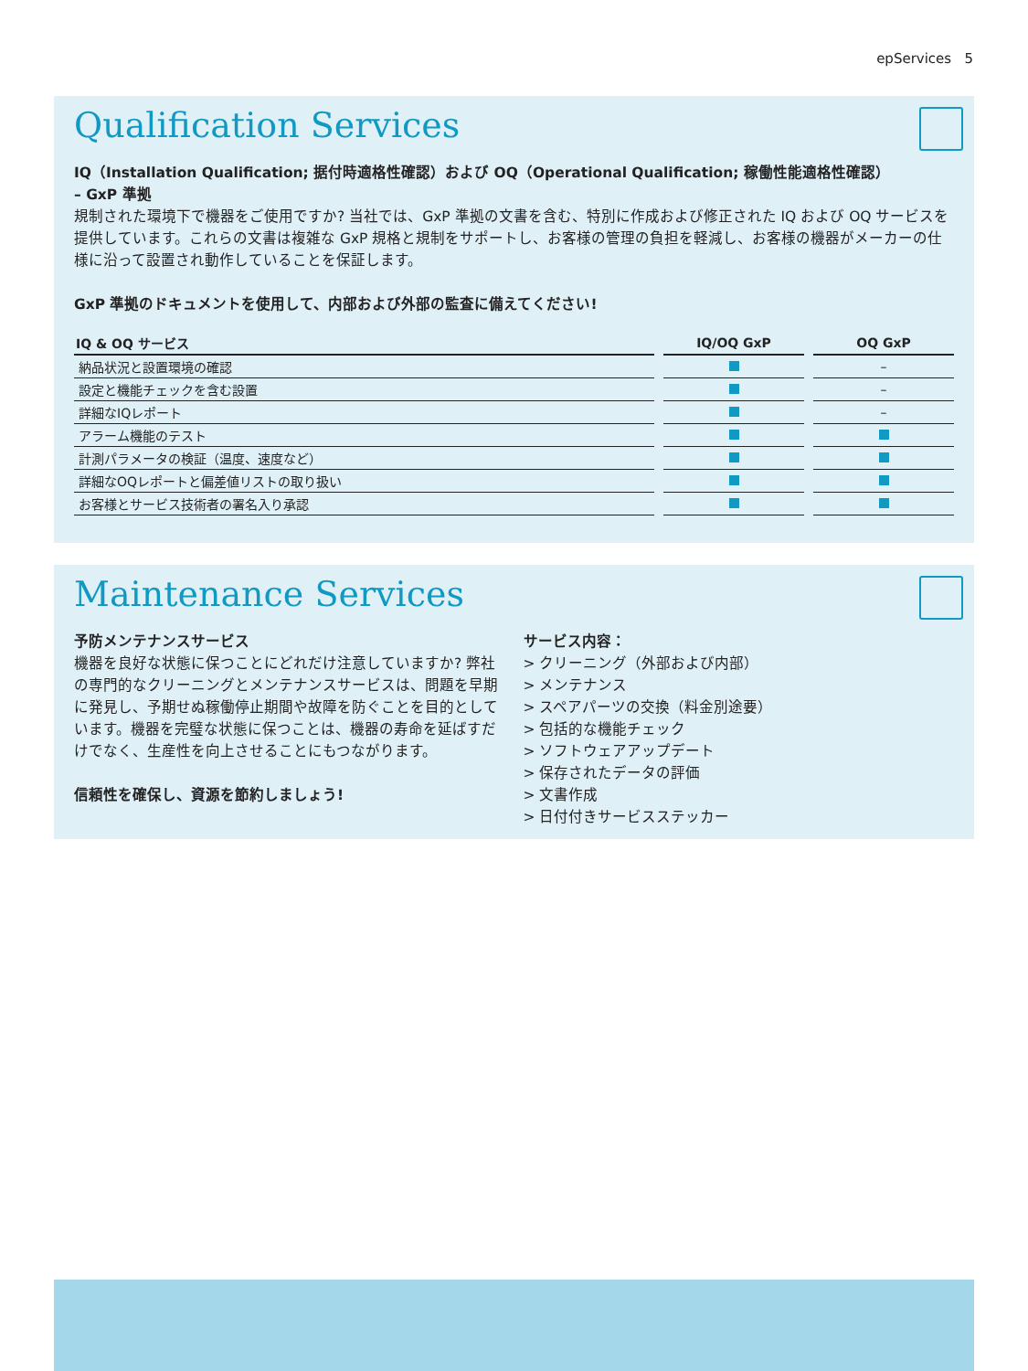epServices 5
Qualification Services
IQ（Installation Qualification; 据付時適格性確認）および OQ（Operational Qualification; 稼働性能適格性確認）
– GxP 準拠
規制された環境下で機器をご使用ですか? 当社では、GxP 準拠の文書を含む、特別に作成および修正された IQ および OQ サービスを提供しています。これらの文書は複雑な GxP 規格と規制をサポートし、お客様の管理の負担を軽減し、お客様の機器がメーカーの仕様に沿って設置され動作していることを保証します。
GxP 準拠のドキュメントを使用して、内部および外部の監査に備えてください!
| IQ & OQ サービス | IQ/OQ GxP | OQ GxP |
| --- | --- | --- |
| 納品状況と設置環境の確認 | | – |
| 設定と機能チェックを含む設置 | | – |
| 詳細なIQレポート | | – |
| アラーム機能のテスト | | |
| 計測パラメータの検証（温度、速度など） | | |
| 詳細なOQレポートと偏差値リストの取り扱い | | |
| お客様とサービス技術者の署名入り承認 | | |
Maintenance Services
予防メンテナンスサービス
機器を良好な状態に保つことにどれだけ注意していますか? 弊社の専門的なクリーニングとメンテナンスサービスは、問題を早期に発見し、予期せぬ稼働停止期間や故障を防ぐことを目的としています。機器を完璧な状態に保つことは、機器の寿命を延ばすだけでなく、生産性を向上させることにもつながります。
信頼性を確保し、資源を節約しましょう!
サービス内容：
> クリーニング（外部および内部）
> メンテナンス
> スペアパーツの交換（料金別途要）
> 包括的な機能チェック
> ソフトウェアアップデート
> 保存されたデータの評価
> 文書作成
> 日付付きサービスステッカー